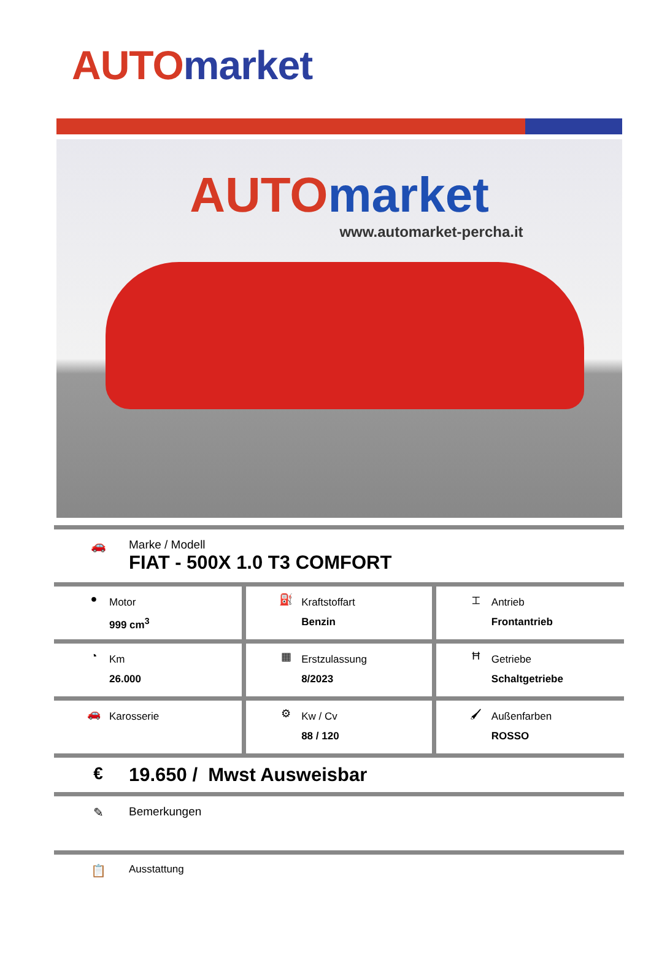AUTO market
AUTO market
www.automarket-percha.it
🚗 Marke / Modell
FIAT - 500X 1.0 T3 COMFORT
| ● Motor 999 cm<sup>3</sup> | ⛽ Kraftstoffart Benzin | ⌶ Antrieb Frontantrieb |
| ◔ Km 26.000 | ▦ Erstzulassung 8/2023 | Ħ Getriebe Schaltgetriebe |
| 🚗 Karosserie | ⚙ Kw / Cv 88 / 120 | 🖌 Außenfarben ROSSO |
€ 19.650 / Mwst Ausweisbar
✎ Bemerkungen
📋
Ausstattung